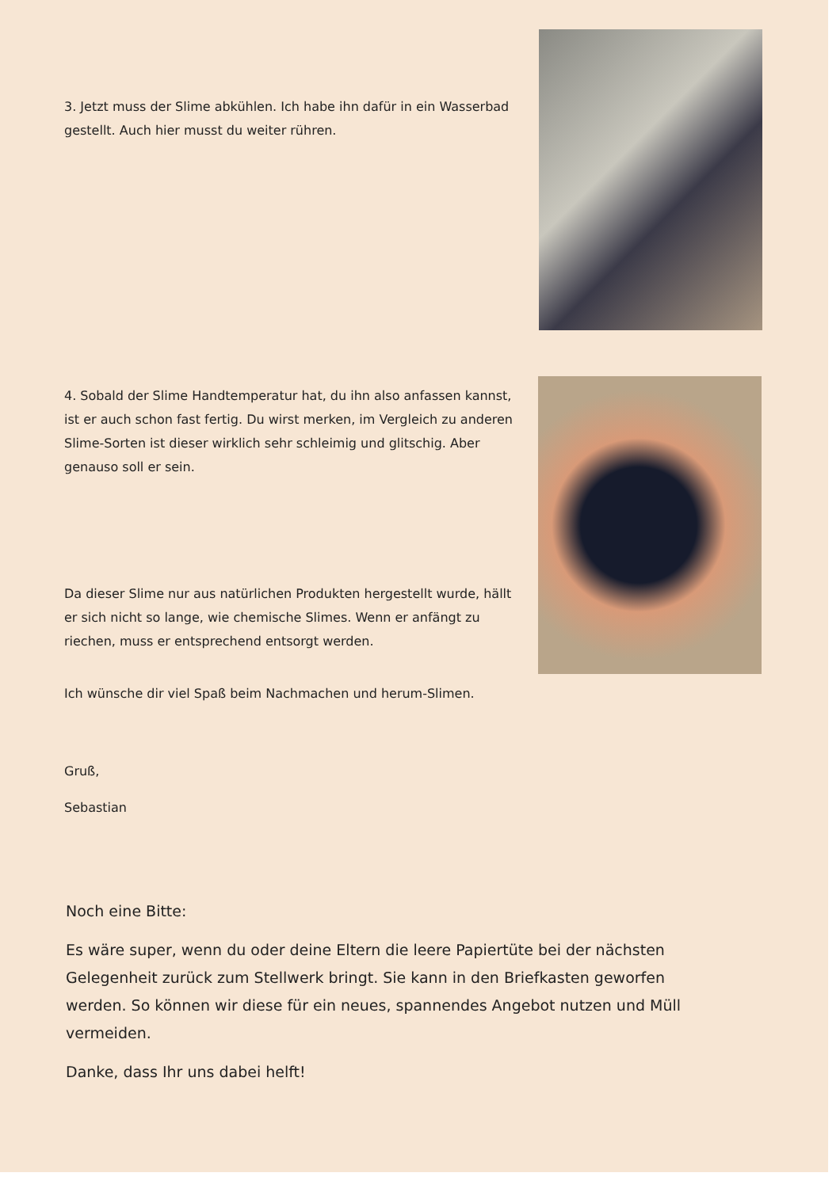3. Jetzt muss der Slime abkühlen. Ich habe ihn dafür in ein Wasserbad gestellt. Auch hier musst du weiter rühren.
4. Sobald der Slime Handtemperatur hat, du ihn also anfassen kannst, ist er auch schon fast fertig. Du wirst merken, im Vergleich zu anderen Slime-Sorten ist dieser wirklich sehr schleimig und glitschig. Aber genauso soll er sein.
Da dieser Slime nur aus natürlichen Produkten hergestellt wurde, hällt er sich nicht so lange, wie chemische Slimes. Wenn er anfängt zu riechen, muss er entsprechend entsorgt werden.
Ich wünsche dir viel Spaß beim Nachmachen und herum-Slimen.
Gruß,
Sebastian
Noch eine Bitte:
Es wäre super, wenn du oder deine Eltern die leere Papiertüte bei der nächsten Gelegenheit zurück zum Stellwerk bringt. Sie kann in den Briefkasten geworfen werden. So können wir diese für ein neues, spannendes Angebot nutzen und Müll vermeiden.
Danke, dass Ihr uns dabei helft!